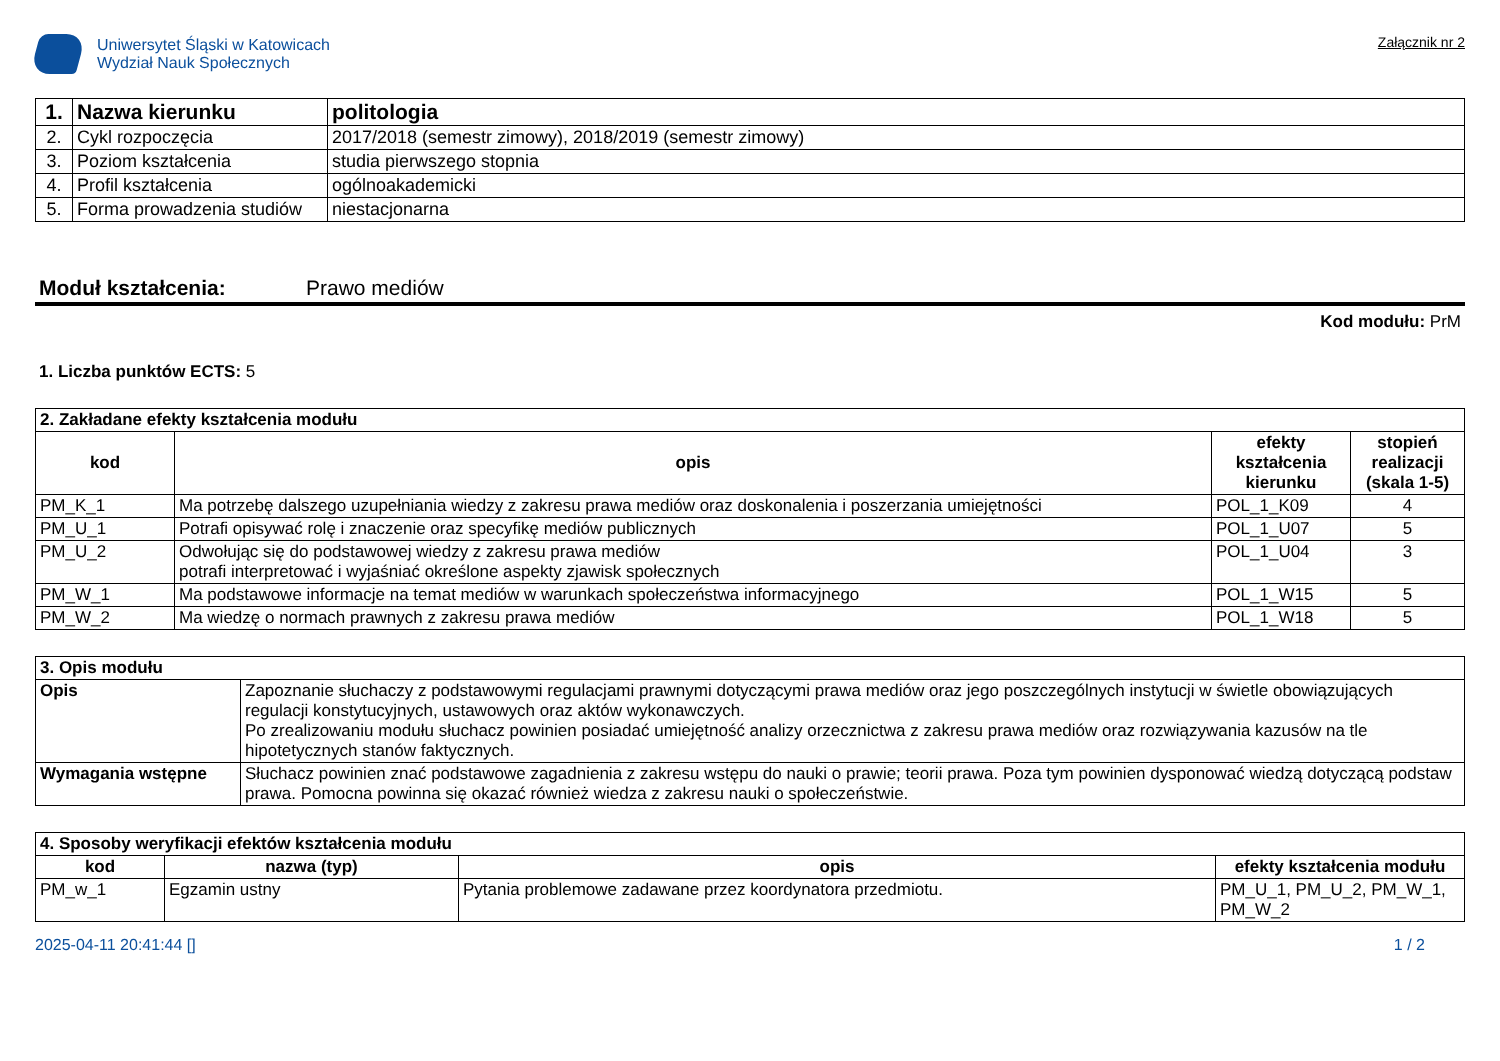Uniwersytet Śląski w Katowicach
Wydział Nauk Społecznych
Załącznik nr 2
| 1. | Nazwa kierunku | politologia |
| 2. | Cykl rozpoczęcia | 2017/2018 (semestr zimowy), 2018/2019 (semestr zimowy) |
| 3. | Poziom kształcenia | studia pierwszego stopnia |
| 4. | Profil kształcenia | ogólnoakademicki |
| 5. | Forma prowadzenia studiów | niestacjonarna |
Moduł kształcenia: Prawo mediów
Kod modułu: PrM
1. Liczba punktów ECTS: 5
| 2. Zakładane efekty kształcenia modułu | | | |
| kod | opis | efekty kształcenia kierunku | stopień realizacji (skala 1-5) |
| PM_K_1 | Ma potrzebę dalszego uzupełniania wiedzy z zakresu prawa mediów oraz doskonalenia i poszerzania umiejętności | POL_1_K09 | 4 |
| PM_U_1 | Potrafi opisywać rolę i znaczenie oraz specyfikę mediów publicznych | POL_1_U07 | 5 |
| PM_U_2 | Odwołując się do podstawowej wiedzy z zakresu prawa mediów potrafi interpretować i wyjaśniać określone aspekty zjawisk społecznych | POL_1_U04 | 3 |
| PM_W_1 | Ma podstawowe informacje na temat mediów w warunkach społeczeństwa informacyjnego | POL_1_W15 | 5 |
| PM_W_2 | Ma wiedzę o normach prawnych z zakresu prawa mediów | POL_1_W18 | 5 |
| 3. Opis modułu | |
| Opis | Zapoznanie słuchaczy z podstawowymi regulacjami prawnymi dotyczącymi prawa mediów oraz jego poszczególnych instytucji w świetle obowiązujących regulacji konstytucyjnych, ustawowych oraz aktów wykonawczych. Po zrealizowaniu modułu słuchacz powinien posiadać umiejętność analizy orzecznictwa z zakresu prawa mediów oraz rozwiązywania kazusów na tle hipotetycznych stanów faktycznych. |
| Wymagania wstępne | Słuchacz powinien znać podstawowe zagadnienia z zakresu wstępu do nauki o prawie; teorii prawa. Poza tym powinien dysponować wiedzą dotyczącą podstaw prawa. Pomocna powinna się okazać również wiedza z zakresu nauki o społeczeństwie. |
| 4. Sposoby weryfikacji efektów kształcenia modułu | | | |
| kod | nazwa (typ) | opis | efekty kształcenia modułu |
| PM_w_1 | Egzamin ustny | Pytania problemowe zadawane przez koordynatora przedmiotu. | PM_U_1, PM_U_2, PM_W_1, PM_W_2 |
2025-04-11 20:41:44 [] 1 / 2